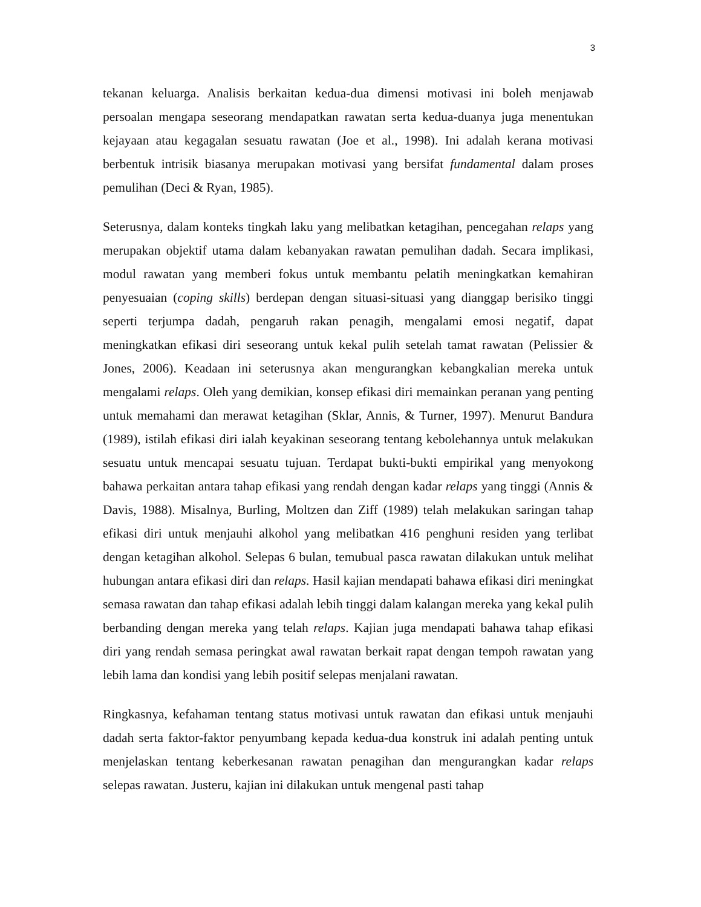3
tekanan keluarga. Analisis berkaitan kedua-dua dimensi motivasi ini boleh menjawab persoalan mengapa seseorang mendapatkan rawatan serta kedua-duanya juga menentukan kejayaan atau kegagalan sesuatu rawatan (Joe et al., 1998). Ini adalah kerana motivasi berbentuk intrisik biasanya merupakan motivasi yang bersifat fundamental dalam proses pemulihan (Deci & Ryan, 1985).
Seterusnya, dalam konteks tingkah laku yang melibatkan ketagihan, pencegahan relaps yang merupakan objektif utama dalam kebanyakan rawatan pemulihan dadah. Secara implikasi, modul rawatan yang memberi fokus untuk membantu pelatih meningkatkan kemahiran penyesuaian (coping skills) berdepan dengan situasi-situasi yang dianggap berisiko tinggi seperti terjumpa dadah, pengaruh rakan penagih, mengalami emosi negatif, dapat meningkatkan efikasi diri seseorang untuk kekal pulih setelah tamat rawatan (Pelissier & Jones, 2006). Keadaan ini seterusnya akan mengurangkan kebangkalian mereka untuk mengalami relaps. Oleh yang demikian, konsep efikasi diri memainkan peranan yang penting untuk memahami dan merawat ketagihan (Sklar, Annis, & Turner, 1997). Menurut Bandura (1989), istilah efikasi diri ialah keyakinan seseorang tentang kebolehannya untuk melakukan sesuatu untuk mencapai sesuatu tujuan. Terdapat bukti-bukti empirikal yang menyokong bahawa perkaitan antara tahap efikasi yang rendah dengan kadar relaps yang tinggi (Annis & Davis, 1988). Misalnya, Burling, Moltzen dan Ziff (1989) telah melakukan saringan tahap efikasi diri untuk menjauhi alkohol yang melibatkan 416 penghuni residen yang terlibat dengan ketagihan alkohol. Selepas 6 bulan, temubual pasca rawatan dilakukan untuk melihat hubungan antara efikasi diri dan relaps. Hasil kajian mendapati bahawa efikasi diri meningkat semasa rawatan dan tahap efikasi adalah lebih tinggi dalam kalangan mereka yang kekal pulih berbanding dengan mereka yang telah relaps. Kajian juga mendapati bahawa tahap efikasi diri yang rendah semasa peringkat awal rawatan berkait rapat dengan tempoh rawatan yang lebih lama dan kondisi yang lebih positif selepas menjalani rawatan.
Ringkasnya, kefahaman tentang status motivasi untuk rawatan dan efikasi untuk menjauhi dadah serta faktor-faktor penyumbang kepada kedua-dua konstruk ini adalah penting untuk menjelaskan tentang keberkesanan rawatan penagihan dan mengurangkan kadar relaps selepas rawatan. Justeru, kajian ini dilakukan untuk mengenal pasti tahap